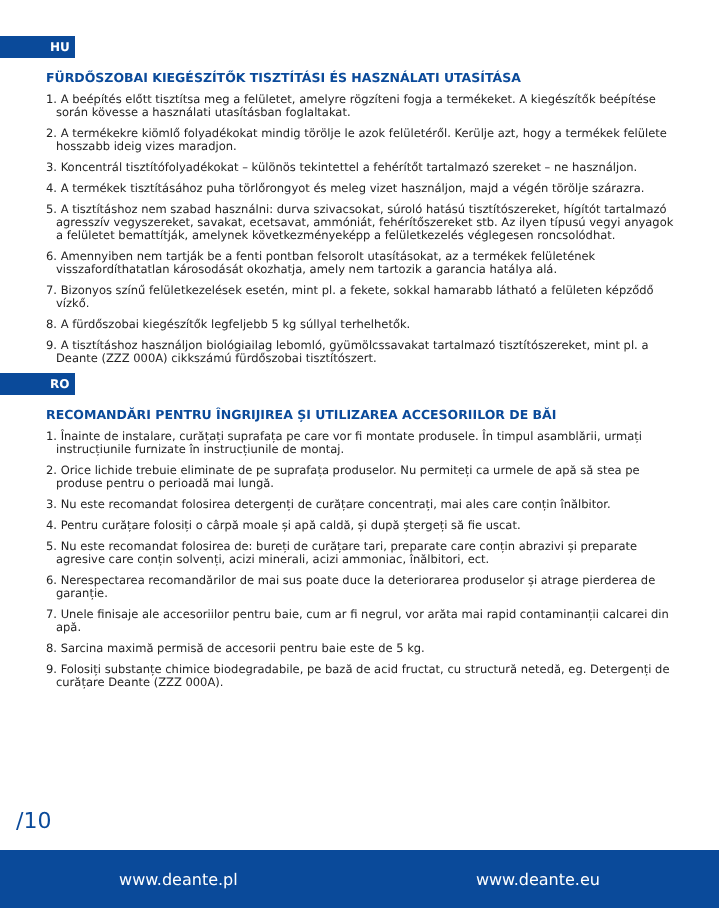HU
FÜRDŐSZOBAI KIEGÉSZÍTŐK TISZTÍTÁSI ÉS HASZNÁLATI UTASÍTÁSA
1. A beépítés előtt tisztítsa meg a felületet, amelyre rögzíteni fogja a termékeket. A kiegészítők beépítése során kövesse a használati utasításban foglaltakat.
2. A termékekre kiömlő folyadékokat mindig törölje le azok felületéről. Kerülje azt, hogy a termékek felülete hosszabb ideig vizes maradjon.
3. Koncentrál tisztítófolyadékokat – különös tekintettel a fehérítőt tartalmazó szereket – ne használjon.
4. A termékek tisztításához puha törlőrongyot és meleg vizet használjon, majd a végén törölje szárazra.
5. A tisztításhoz nem szabad használni: durva szivacsokat, súroló hatású tisztítószereket, hígítót tartalmazó agresszív vegyszereket, savakat, ecetsavat, ammóniát, fehérítőszereket stb. Az ilyen típusú vegyi anyagok a felületet bemattítják, amelynek következményeképp a felületkezelés véglegesen roncsolódhat.
6. Amennyiben nem tartják be a fenti pontban felsorolt utasításokat, az a termékek felületének visszafordíthatatlan károsodását okozhatja, amely nem tartozik a garancia hatálya alá.
7. Bizonyos színű felületkezelések esetén, mint pl. a fekete, sokkal hamarabb látható a felületen képződő vízkő.
8. A fürdőszobai kiegészítők legfeljebb 5 kg súllyal terhelhetők.
9. A tisztításhoz használjon biológiailag lebomló, gyümölcssavakat tartalmazó tisztítószereket, mint pl. a Deante (ZZZ 000A) cikkszámú fürdőszobai tisztítószert.
RO
RECOMANDĂRI PENTRU ÎNGRIJIREA ȘI UTILIZAREA ACCESORIILOR DE BĂI
1. Înainte de instalare, curățați suprafața pe care vor fi montate produsele. În timpul asamblării, urmați instrucțiunile furnizate în instrucțiunile de montaj.
2. Orice lichide trebuie eliminate de pe suprafața produselor. Nu permiteți ca urmele de apă să stea pe produse pentru o perioadă mai lungă.
3. Nu este recomandat folosirea detergenți de curățare concentrați, mai ales care conțin înălbitor.
4. Pentru curățare folosiți o cârpă moale și apă caldă, și după ștergeți să fie uscat.
5. Nu este recomandat folosirea de: bureți de curățare tari, preparate care conțin abrazivi și preparate agresive care conțin solvenți, acizi minerali, acizi ammoniac, înălbitori, ect.
6. Nerespectarea recomandărilor de mai sus poate duce la deteriorarea produselor și atrage pierderea de garanție.
7. Unele finisaje ale accesoriilor pentru baie, cum ar fi negrul, vor arăta mai rapid contaminanții calcarei din apă.
8. Sarcina maximă permisă de accesorii pentru baie este de 5 kg.
9. Folosiți substanțe chimice biodegradabile, pe bază de acid fructat, cu structură netedă, eg. Detergenți de curățare Deante (ZZZ 000A).
/10
www.deante.pl www.deante.eu